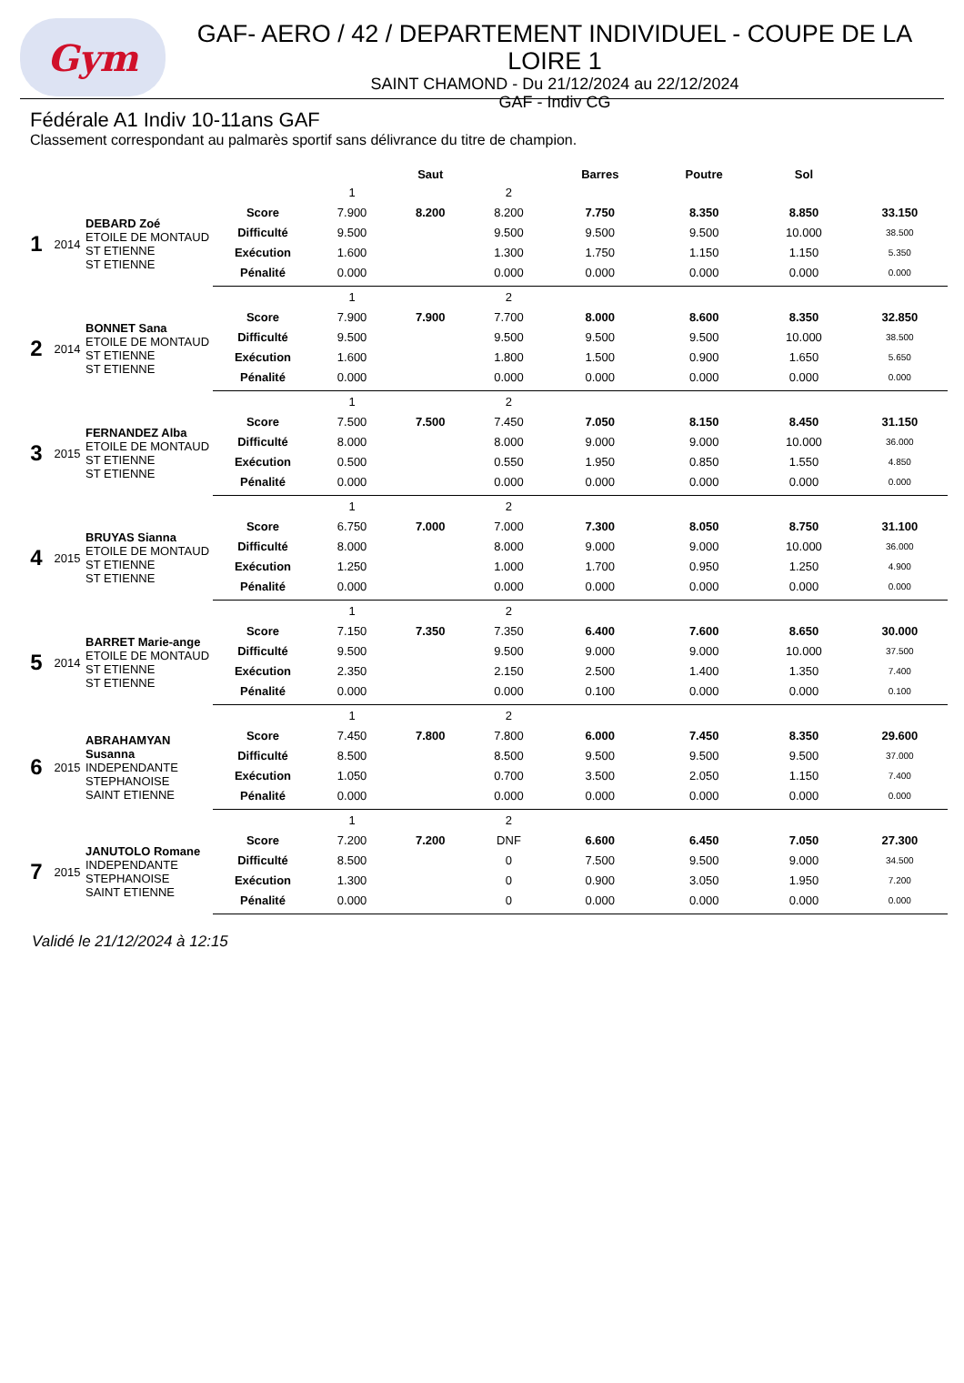Gym
GAF- AERO / 42 / DEPARTEMENT INDIVIDUEL - COUPE DE LA LOIRE 1
SAINT CHAMOND - Du 21/12/2024 au 22/12/2024
GAF - Indiv CG
Fédérale A1 Indiv 10-11ans GAF
Classement correspondant au palmarès sportif sans délivrance du titre de champion.
| | | | | Saut | | | Barres | Poutre | Sol | |
| --- | --- | --- | --- | --- | --- | --- | --- | --- | --- | --- |
| | | | | 1 | | 2 | | | | |
| 1 | 2014 | DEBARD Zoé ETOILE DE MONTAUD ST ETIENNE ST ETIENNE | Score | 7.900 | 8.200 | 8.200 | 7.750 | 8.350 | 8.850 | 33.150 |
| | | | Difficulté | 9.500 | | 9.500 | 9.500 | 9.500 | 10.000 | 38.500 |
| | | | Exécution | 1.600 | | 1.300 | 1.750 | 1.150 | 1.150 | 5.350 |
| | | | Pénalité | 0.000 | | 0.000 | 0.000 | 0.000 | 0.000 | 0.000 |
| | | | | 1 | | 2 | | | | |
| 2 | 2014 | BONNET Sana ETOILE DE MONTAUD ST ETIENNE ST ETIENNE | Score | 7.900 | 7.900 | 7.700 | 8.000 | 8.600 | 8.350 | 32.850 |
| | | | Difficulté | 9.500 | | 9.500 | 9.500 | 9.500 | 10.000 | 38.500 |
| | | | Exécution | 1.600 | | 1.800 | 1.500 | 0.900 | 1.650 | 5.650 |
| | | | Pénalité | 0.000 | | 0.000 | 0.000 | 0.000 | 0.000 | 0.000 |
| | | | | 1 | | 2 | | | | |
| 3 | 2015 | FERNANDEZ Alba ETOILE DE MONTAUD ST ETIENNE ST ETIENNE | Score | 7.500 | 7.500 | 7.450 | 7.050 | 8.150 | 8.450 | 31.150 |
| | | | Difficulté | 8.000 | | 8.000 | 9.000 | 9.000 | 10.000 | 36.000 |
| | | | Exécution | 0.500 | | 0.550 | 1.950 | 0.850 | 1.550 | 4.850 |
| | | | Pénalité | 0.000 | | 0.000 | 0.000 | 0.000 | 0.000 | 0.000 |
| | | | | 1 | | 2 | | | | |
| 4 | 2015 | BRUYAS Sianna ETOILE DE MONTAUD ST ETIENNE ST ETIENNE | Score | 6.750 | 7.000 | 7.000 | 7.300 | 8.050 | 8.750 | 31.100 |
| | | | Difficulté | 8.000 | | 8.000 | 9.000 | 9.000 | 10.000 | 36.000 |
| | | | Exécution | 1.250 | | 1.000 | 1.700 | 0.950 | 1.250 | 4.900 |
| | | | Pénalité | 0.000 | | 0.000 | 0.000 | 0.000 | 0.000 | 0.000 |
| | | | | 1 | | 2 | | | | |
| 5 | 2014 | BARRET Marie-ange ETOILE DE MONTAUD ST ETIENNE ST ETIENNE | Score | 7.150 | 7.350 | 7.350 | 6.400 | 7.600 | 8.650 | 30.000 |
| | | | Difficulté | 9.500 | | 9.500 | 9.000 | 9.000 | 10.000 | 37.500 |
| | | | Exécution | 2.350 | | 2.150 | 2.500 | 1.400 | 1.350 | 7.400 |
| | | | Pénalité | 0.000 | | 0.000 | 0.100 | 0.000 | 0.000 | 0.100 |
| | | | | 1 | | 2 | | | | |
| 6 | 2015 | ABRAHAMYAN Susanna INDEPENDANTE STEPHANOISE SAINT ETIENNE | Score | 7.450 | 7.800 | 7.800 | 6.000 | 7.450 | 8.350 | 29.600 |
| | | | Difficulté | 8.500 | | 8.500 | 9.500 | 9.500 | 9.500 | 37.000 |
| | | | Exécution | 1.050 | | 0.700 | 3.500 | 2.050 | 1.150 | 7.400 |
| | | | Pénalité | 0.000 | | 0.000 | 0.000 | 0.000 | 0.000 | 0.000 |
| | | | | 1 | | 2 | | | | |
| 7 | 2015 | JANUTOLO Romane INDEPENDANTE STEPHANOISE SAINT ETIENNE | Score | 7.200 | 7.200 | DNF | 6.600 | 6.450 | 7.050 | 27.300 |
| | | | Difficulté | 8.500 | | 0 | 7.500 | 9.500 | 9.000 | 34.500 |
| | | | Exécution | 1.300 | | 0 | 0.900 | 3.050 | 1.950 | 7.200 |
| | | | Pénalité | 0.000 | | 0 | 0.000 | 0.000 | 0.000 | 0.000 |
Validé le 21/12/2024 à 12:15